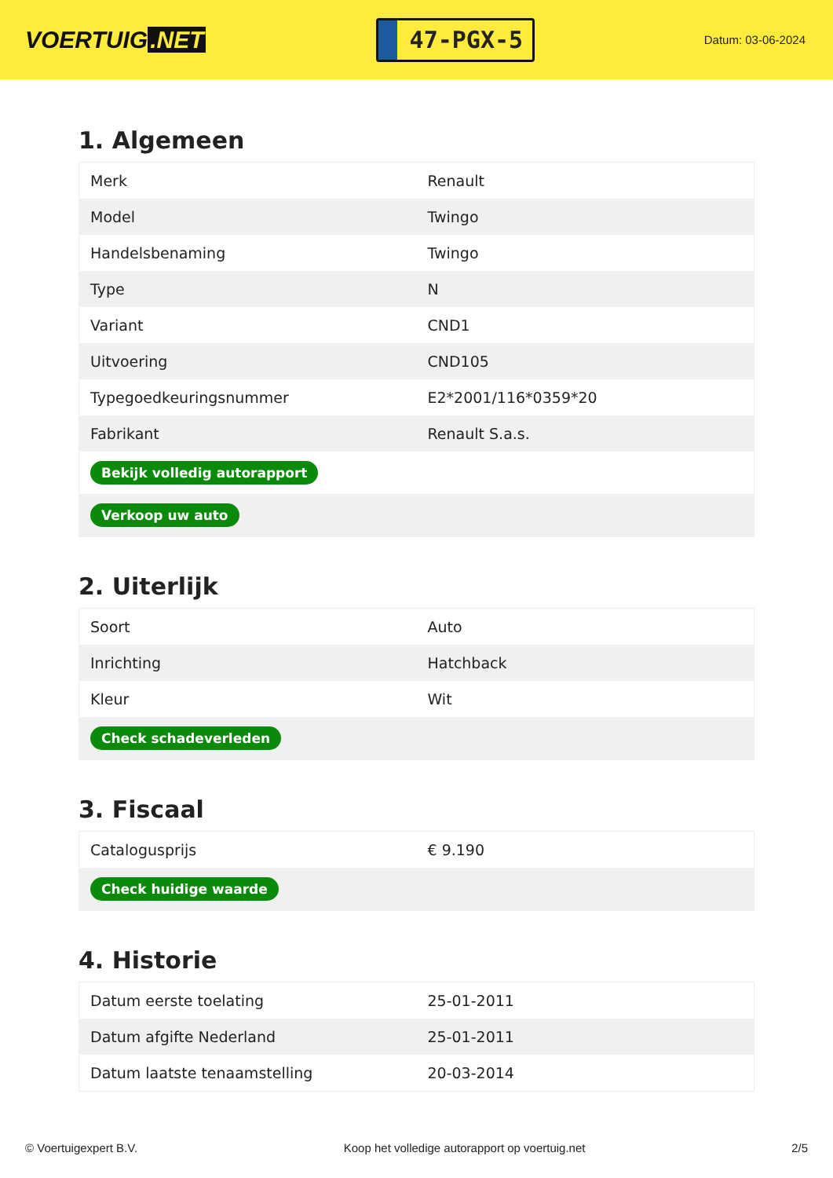VOERTUIG.NET
47-PGX-5
Datum: 03-06-2024
1. Algemeen
| Merk | Renault |
| Model | Twingo |
| Handelsbenaming | Twingo |
| Type | N |
| Variant | CND1 |
| Uitvoering | CND105 |
| Typegoedkeuringsnummer | E2*2001/116*0359*20 |
| Fabrikant | Renault S.a.s. |
| Bekijk volledig autorapport | |
| Verkoop uw auto | |
2. Uiterlijk
| Soort | Auto |
| Inrichting | Hatchback |
| Kleur | Wit |
| Check schadeverleden | |
3. Fiscaal
| Catalogusprijs | € 9.190 |
| Check huidige waarde | |
4. Historie
| Datum eerste toelating | 25-01-2011 |
| Datum afgifte Nederland | 25-01-2011 |
| Datum laatste tenaamstelling | 20-03-2014 |
© Voertuigexpert B.V. Koop het volledige autorapport op voertuig.net 2/5